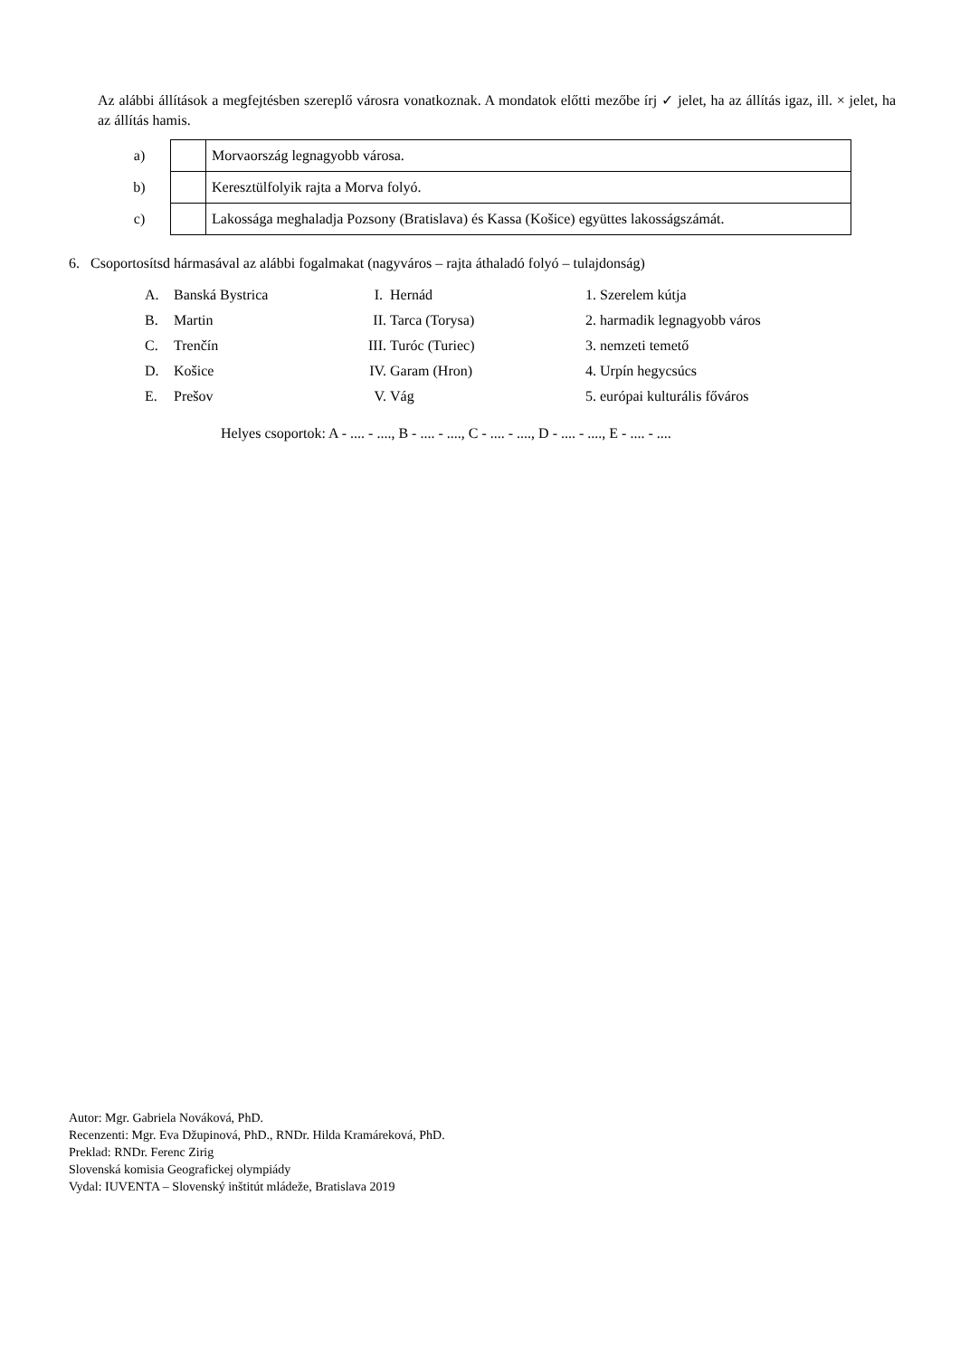Az alábbi állítások a megfejtésben szereplő városra vonatkoznak. A mondatok előtti mezőbe írj ✓ jelet, ha az állítás igaz, ill. × jelet, ha az állítás hamis.
| a) | | Morvaország legnagyobb városa. |
| b) | | Keresztülfolyik rajta a Morva folyó. |
| c) | | Lakossága meghaladja Pozsony (Bratislava) és Kassa (Košice) együttes lakosságszámát. |
6. Csoportosítsd hármasával az alábbi fogalmakat (nagyváros – rajta áthaladó folyó – tulajdonság)
| A. | Banská Bystrica | I. | Hernád | 1. Szerelem kútja |
| B. | Martin | II. | Tarca (Torysa) | 2. harmadik legnagyobb város |
| C. | Trenčín | III. | Turóc (Turiec) | 3. nemzeti temető |
| D. | Košice | IV. | Garam (Hron) | 4. Urpín hegycsúcs |
| E. | Prešov | V. | Vág | 5. európai kulturális főváros |
Helyes csoportok: A - .... - ...., B - .... - ...., C - .... - ...., D - .... - ...., E - .... - ....
Autor: Mgr. Gabriela Nováková, PhD.
Recenzenti: Mgr. Eva Džupinová, PhD., RNDr. Hilda Kramáreková, PhD.
Preklad: RNDr. Ferenc Zirig
Slovenská komisia Geografickej olympiády
Vydal: IUVENTA – Slovenský inštitút mládeže, Bratislava 2019